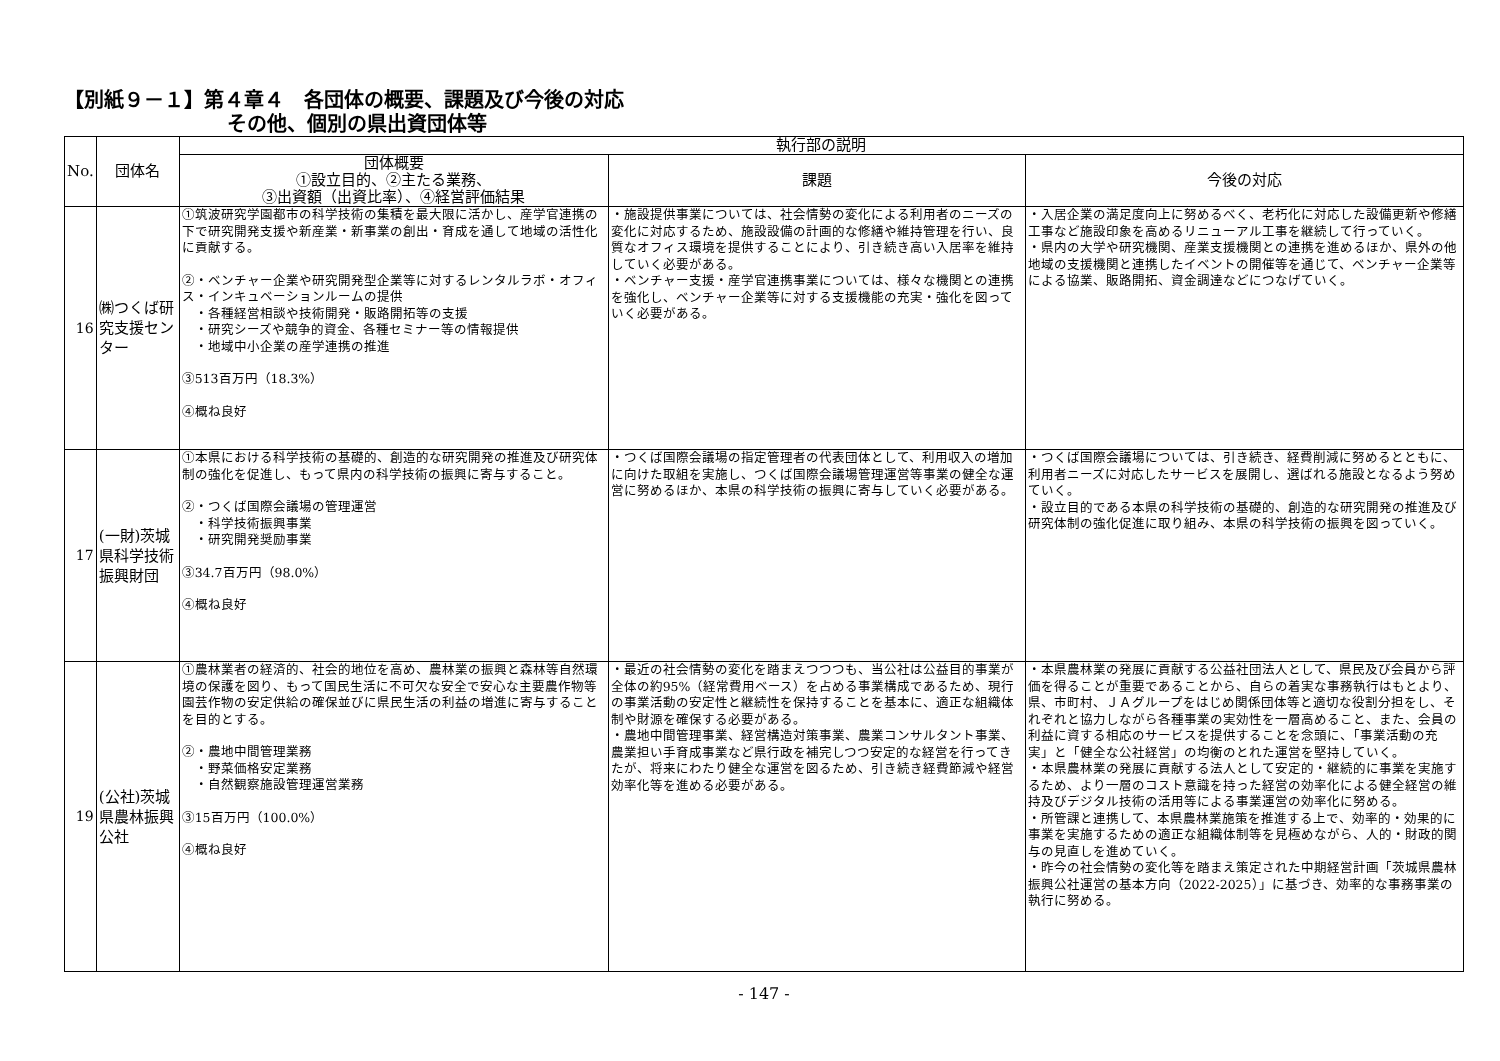【別紙９－１】第４章４　各団体の概要、課題及び今後の対応
その他、個別の県出資団体等
| No. | 団体名 | 執行部の説明 | | |
| --- | --- | --- | --- | --- |
| | | 団体概要 ①設立目的、②主たる業務、 ③出資額（出資比率）、④経営評価結果 | 課題 | 今後の対応 |
| 16 | ㈱つくば研究支援センター | ①筑波研究学園都市の科学技術の集積を最大限に活かし、産学官連携の下で研究開発支援や新産業・新事業の創出・育成を通して地域の活性化に貢献する。 ②・ベンチャー企業や研究開発型企業等に対するレンタルラボ・オフィス・インキュベーションルームの提供 ・各種経営相談や技術開発・販路開拓等の支援 ・研究シーズや競争的資金、各種セミナー等の情報提供 ・地域中小企業の産学連携の推進 ③513百万円（18.3%） ④概ね良好 | ・施設提供事業については、社会情勢の変化による利用者のニーズの変化に対応するため、施設設備の計画的な修繕や維持管理を行い、良質なオフィス環境を提供することにより、引き続き高い入居率を維持していく必要がある。 ・ベンチャー支援・産学官連携事業については、様々な機関との連携を強化し、ベンチャー企業等に対する支援機能の充実・強化を図っていく必要がある。 | ・入居企業の満足度向上に努めるべく、老朽化に対応した設備更新や修繕工事など施設印象を高めるリニューアル工事を継続して行っていく。 ・県内の大学や研究機関、産業支援機関との連携を進めるほか、県外の他地域の支援機関と連携したイベントの開催等を通じて、ベンチャー企業等による協業、販路開拓、資金調達などにつなげていく。 |
| 17 | (一財)茨城県科学技術振興財団 | ①本県における科学技術の基礎的、創造的な研究開発の推進及び研究体制の強化を促進し、もって県内の科学技術の振興に寄与すること。 ②・つくば国際会議場の管理運営 ・科学技術振興事業 ・研究開発奨励事業 ③34.7百万円（98.0%） ④概ね良好 | ・つくば国際会議場の指定管理者の代表団体として、利用収入の増加に向けた取組を実施し、つくば国際会議場管理運営等事業の健全な運営に努めるほか、本県の科学技術の振興に寄与していく必要がある。 | ・つくば国際会議場については、引き続き、経費削減に努めるとともに、利用者ニーズに対応したサービスを展開し、選ばれる施設となるよう努めていく。 ・設立目的である本県の科学技術の基礎的、創造的な研究開発の推進及び研究体制の強化促進に取り組み、本県の科学技術の振興を図っていく。 |
| 19 | (公社)茨城県農林振興公社 | ①農林業者の経済的、社会的地位を高め、農林業の振興と森林等自然環境の保護を図り、もって国民生活に不可欠な安全で安心な主要農作物等園芸作物の安定供給の確保並びに県民生活の利益の増進に寄与することを目的とする。 ②・農地中間管理業務 ・野菜価格安定業務 ・自然観察施設管理運営業務 ③15百万円（100.0%） ④概ね良好 | ・最近の社会情勢の変化を踏まえつつつも、当公社は公益目的事業が全体の約95%（経常費用ベース）を占める事業構成であるため、現行の事業活動の安定性と継続性を保持することを基本に、適正な組織体制や財源を確保する必要がある。 ・農地中間管理事業、経営構造対策事業、農業コンサルタント事業、農業担い手育成事業など県行政を補完しつつ安定的な経営を行ってきたが、将来にわたり健全な運営を図るため、引き続き経費節減や経営効率化等を進める必要がある。 | ・本県農林業の発展に貢献する公益社団法人として、県民及び会員から評価を得ることが重要であることから、自らの着実な事務執行はもとより、県、市町村、ＪＡグループをはじめ関係団体等と適切な役割分担をし、それぞれと協力しながら各種事業の実効性を一層高めること、また、会員の利益に資する相応のサービスを提供することを念頭に、「事業活動の充実」と「健全な公社経営」の均衡のとれた運営を堅持していく。 ・本県農林業の発展に貢献する法人として安定的・継続的に事業を実施するため、より一層のコスト意識を持った経営の効率化による健全経営の維持及びデジタル技術の活用等による事業運営の効率化に努める。 ・所管課と連携して、本県農林業施策を推進する上で、効率的・効果的に事業を実施するための適正な組織体制等を見極めながら、人的・財政的関与の見直しを進めていく。 ・昨今の社会情勢の変化等を踏まえ策定された中期経営計画「茨城県農林振興公社運営の基本方向（2022-2025）」に基づき、効率的な事務事業の執行に努める。 |
- 147 -